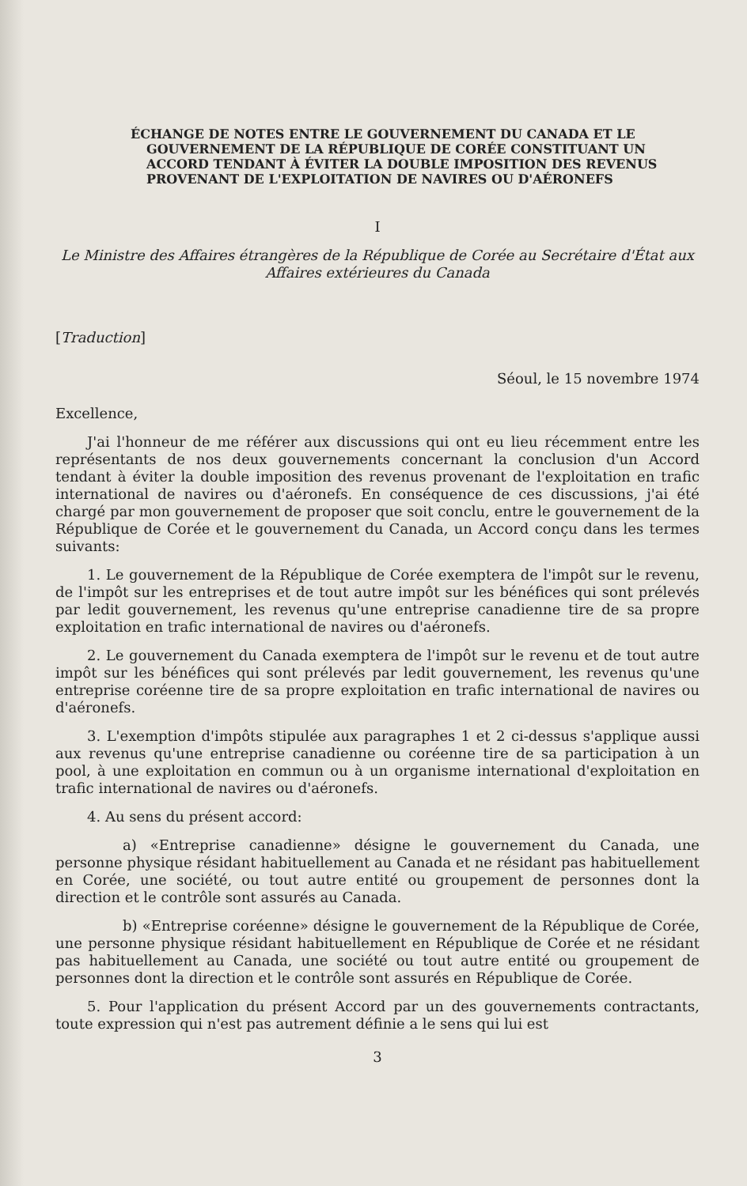ÉCHANGE DE NOTES ENTRE LE GOUVERNEMENT DU CANADA ET LE GOUVERNEMENT DE LA RÉPUBLIQUE DE CORÉE CONSTITUANT UN ACCORD TENDANT À ÉVITER LA DOUBLE IMPOSITION DES REVENUS PROVENANT DE L'EXPLOITATION DE NAVIRES OU D'AÉRONEFS
I
Le Ministre des Affaires étrangères de la République de Corée au Secrétaire d'État aux Affaires extérieures du Canada
[Traduction]
Séoul, le 15 novembre 1974
Excellence,
J'ai l'honneur de me référer aux discussions qui ont eu lieu récemment entre les représentants de nos deux gouvernements concernant la conclusion d'un Accord tendant à éviter la double imposition des revenus provenant de l'exploitation en trafic international de navires ou d'aéronefs. En conséquence de ces discussions, j'ai été chargé par mon gouvernement de proposer que soit conclu, entre le gouvernement de la République de Corée et le gouvernement du Canada, un Accord conçu dans les termes suivants:
1. Le gouvernement de la République de Corée exemptera de l'impôt sur le revenu, de l'impôt sur les entreprises et de tout autre impôt sur les bénéfices qui sont prélevés par ledit gouvernement, les revenus qu'une entreprise canadienne tire de sa propre exploitation en trafic international de navires ou d'aéronefs.
2. Le gouvernement du Canada exemptera de l'impôt sur le revenu et de tout autre impôt sur les bénéfices qui sont prélevés par ledit gouvernement, les revenus qu'une entreprise coréenne tire de sa propre exploitation en trafic international de navires ou d'aéronefs.
3. L'exemption d'impôts stipulée aux paragraphes 1 et 2 ci-dessus s'applique aussi aux revenus qu'une entreprise canadienne ou coréenne tire de sa participation à un pool, à une exploitation en commun ou à un organisme international d'exploitation en trafic international de navires ou d'aéronefs.
4. Au sens du présent accord:
a) «Entreprise canadienne» désigne le gouvernement du Canada, une personne physique résidant habituellement au Canada et ne résidant pas habituellement en Corée, une société, ou tout autre entité ou groupement de personnes dont la direction et le contrôle sont assurés au Canada.
b) «Entreprise coréenne» désigne le gouvernement de la République de Corée, une personne physique résidant habituellement en République de Corée et ne résidant pas habituellement au Canada, une société ou tout autre entité ou groupement de personnes dont la direction et le contrôle sont assurés en République de Corée.
5. Pour l'application du présent Accord par un des gouvernements contractants, toute expression qui n'est pas autrement définie a le sens qui lui est
3